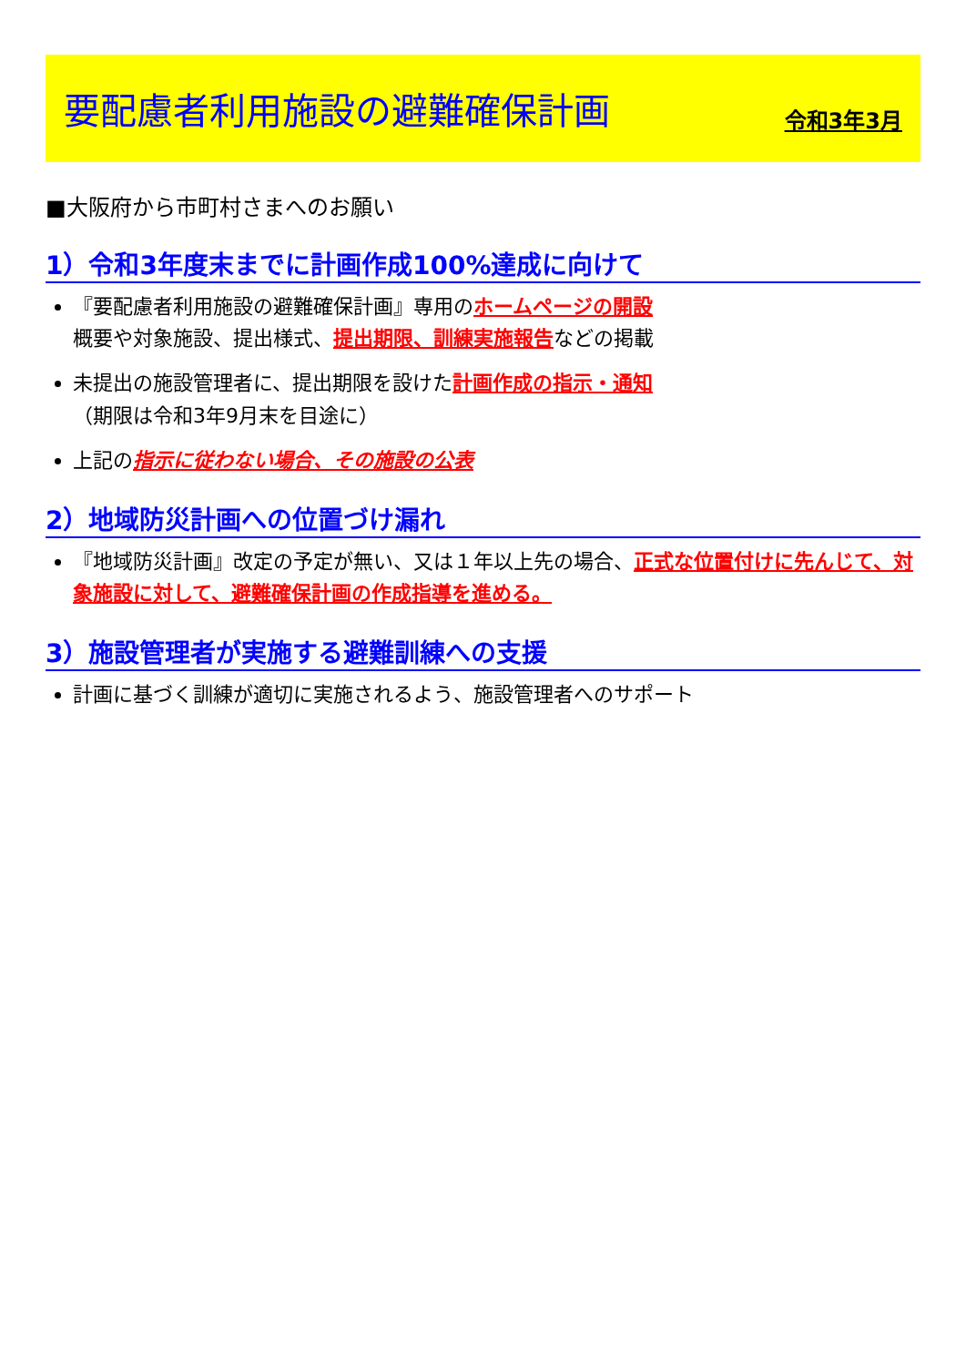要配慮者利用施設の避難確保計画
令和3年3月
■大阪府から市町村さまへのお願い
1）令和3年度末までに計画作成100%達成に向けて
『要配慮者利用施設の避難確保計画』専用のホームページの開設
概要や対象施設、提出様式、提出期限、訓練実施報告などの掲載
未提出の施設管理者に、提出期限を設けた計画作成の指示・通知
（期限は令和3年9月末を目途に）
上記の指示に従わない場合、その施設の公表
2）地域防災計画への位置づけ漏れ
『地域防災計画』改定の予定が無い、又は１年以上先の場合、正式な位置付けに先んじて、対象施設に対して、避難確保計画の作成指導を進める。
3）施設管理者が実施する避難訓練への支援
計画に基づく訓練が適切に実施されるよう、施設管理者へのサポート